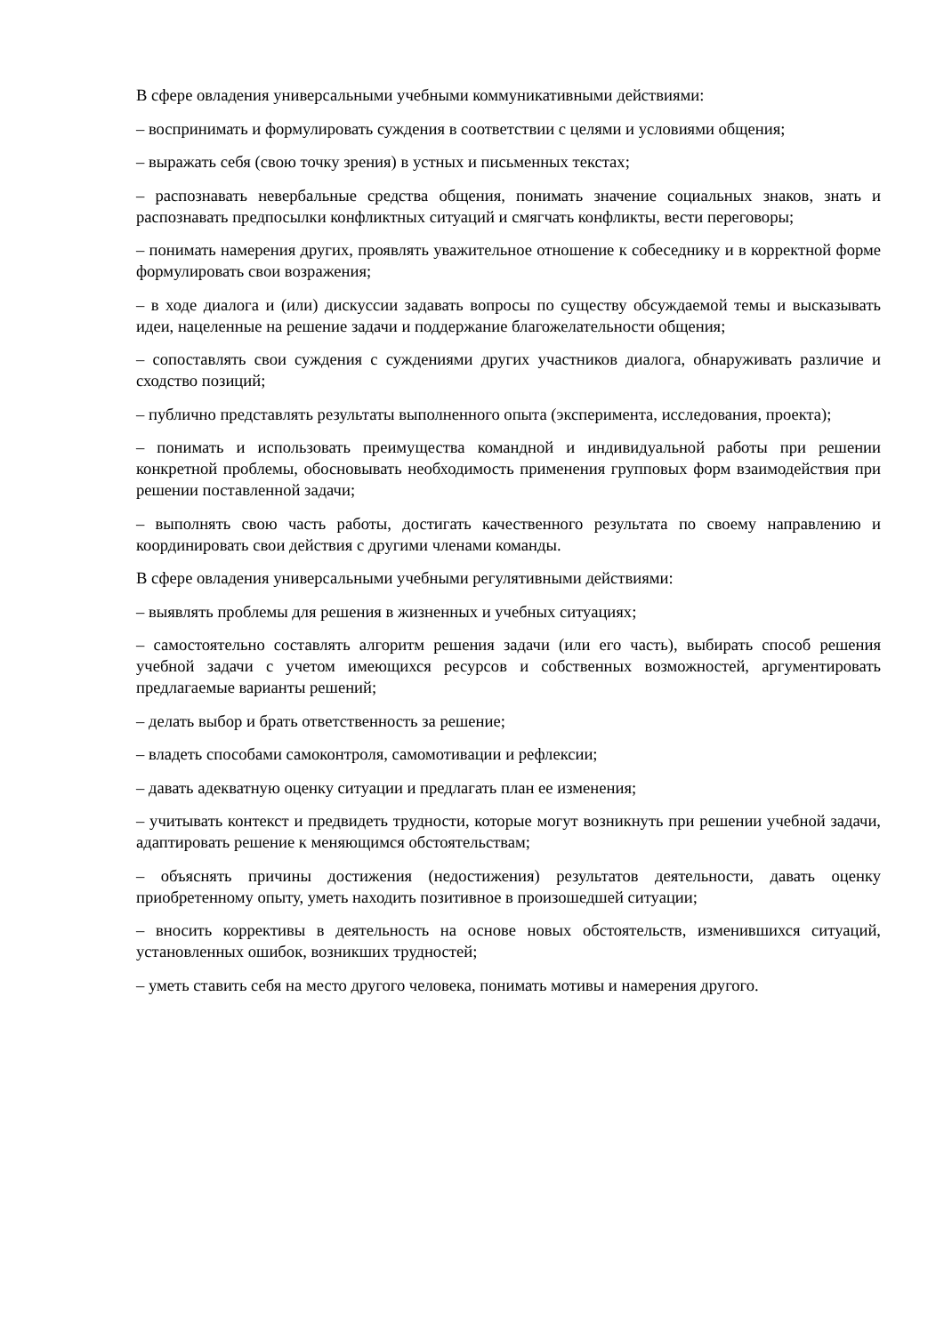В сфере овладения универсальными учебными коммуникативными действиями:
– воспринимать и формулировать суждения в соответствии с целями и условиями общения;
– выражать себя (свою точку зрения) в устных и письменных текстах;
– распознавать невербальные средства общения, понимать значение социальных знаков, знать и распознавать предпосылки конфликтных ситуаций и смягчать конфликты, вести переговоры;
– понимать намерения других, проявлять уважительное отношение к собеседнику и в корректной форме формулировать свои возражения;
– в ходе диалога и (или) дискуссии задавать вопросы по существу обсуждаемой темы и высказывать идеи, нацеленные на решение задачи и поддержание благожелательности общения;
– сопоставлять свои суждения с суждениями других участников диалога, обнаруживать различие и сходство позиций;
– публично представлять результаты выполненного опыта (эксперимента, исследования, проекта);
– понимать и использовать преимущества командной и индивидуальной работы при решении конкретной проблемы, обосновывать необходимость применения групповых форм взаимодействия при решении поставленной задачи;
– выполнять свою часть работы, достигать качественного результата по своему направлению и координировать свои действия с другими членами команды.
В сфере овладения универсальными учебными регулятивными действиями:
– выявлять проблемы для решения в жизненных и учебных ситуациях;
– самостоятельно составлять алгоритм решения задачи (или его часть), выбирать способ решения учебной задачи с учетом имеющихся ресурсов и собственных возможностей, аргументировать предлагаемые варианты решений;
– делать выбор и брать ответственность за решение;
– владеть способами самоконтроля, самомотивации и рефлексии;
– давать адекватную оценку ситуации и предлагать план ее изменения;
– учитывать контекст и предвидеть трудности, которые могут возникнуть при решении учебной задачи, адаптировать решение к меняющимся обстоятельствам;
– объяснять причины достижения (недостижения) результатов деятельности, давать оценку приобретенному опыту, уметь находить позитивное в произошедшей ситуации;
– вносить коррективы в деятельность на основе новых обстоятельств, изменившихся ситуаций, установленных ошибок, возникших трудностей;
– уметь ставить себя на место другого человека, понимать мотивы и намерения другого.